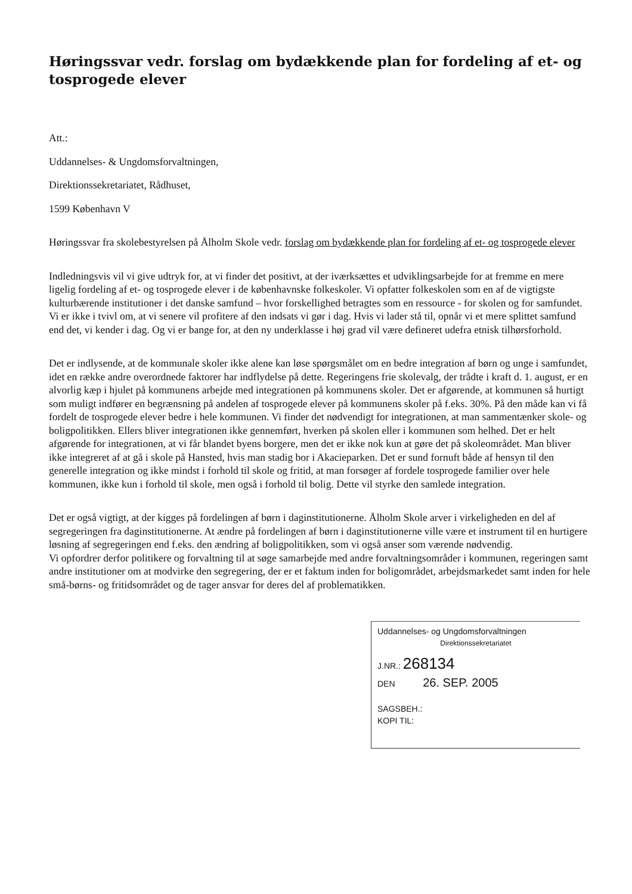Høringssvar vedr. forslag om bydækkende plan for fordeling af et- og tosprogede elever
Att.:
Uddannelses- & Ungdomsforvaltningen,
Direktionssekretariatet, Rådhuset,
1599 København V
Høringssvar fra skolebestyrelsen på Ålholm Skole vedr. forslag om bydækkende plan for fordeling af et- og tosprogede elever
Indledningsvis vil vi give udtryk for, at vi finder det positivt, at der iværksættes et udviklingsarbejde for at fremme en mere ligelig fordeling af et- og tosprogede elever i de københavnske folkeskoler. Vi opfatter folkeskolen som en af de vigtigste kulturbærende institutioner i det danske samfund – hvor forskellighed betragtes som en ressource - for skolen og for samfundet. Vi er ikke i tvivl om, at vi senere vil profitere af den indsats vi gør i dag. Hvis vi lader stå til, opnår vi et mere splittet samfund end det, vi kender i dag. Og vi er bange for, at den ny underklasse i høj grad vil være defineret udefra etnisk tilhørsforhold.
Det er indlysende, at de kommunale skoler ikke alene kan løse spørgsmålet om en bedre integration af børn og unge i samfundet, idet en række andre overordnede faktorer har indflydelse på dette. Regeringens frie skolevalg, der trådte i kraft d. 1. august, er en alvorlig kæp i hjulet på kommunens arbejde med integrationen på kommunens skoler. Det er afgørende, at kommunen så hurtigt som muligt indfører en begrænsning på andelen af tosprogede elever på kommunens skoler på f.eks. 30%. På den måde kan vi få fordelt de tosprogede elever bedre i hele kommunen. Vi finder det nødvendigt for integrationen, at man sammentænker skole- og boligpolitikken. Ellers bliver integrationen ikke gennemført, hverken på skolen eller i kommunen som helhed. Det er helt afgørende for integrationen, at vi får blandet byens borgere, men det er ikke nok kun at gøre det på skoleområdet. Man bliver ikke integreret af at gå i skole på Hansted, hvis man stadig bor i Akacieparken. Det er sund fornuft både af hensyn til den generelle integration og ikke mindst i forhold til skole og fritid, at man forsøger af fordele tosprogede familier over hele kommunen, ikke kun i forhold til skole, men også i forhold til bolig. Dette vil styrke den samlede integration.
Det er også vigtigt, at der kigges på fordelingen af børn i daginstitutionerne. Ålholm Skole arver i virkeligheden en del af segregeringen fra daginstitutionerne. At ændre på fordelingen af børn i daginstitutionerne ville være et instrument til en hurtigere løsning af segregeringen end f.eks. den ændring af boligpolitikken, som vi også anser som værende nødvendig.
Vi opfordrer derfor politikere og forvaltning til at søge samarbejde med andre forvaltningsområder i kommunen, regeringen samt andre institutioner om at modvirke den segregering, der er et faktum inden for boligområdet, arbejdsmarkedet samt inden for hele små-børns- og fritidsområdet og de tager ansvar for deres del af problematikken.
Uddannelses- og Ungdomsforvaltningen
Direktionssekretariatet
J.NR.: 268134
DEN 26. SEP. 2005
SAGSBEH.:
KOPI TIL: